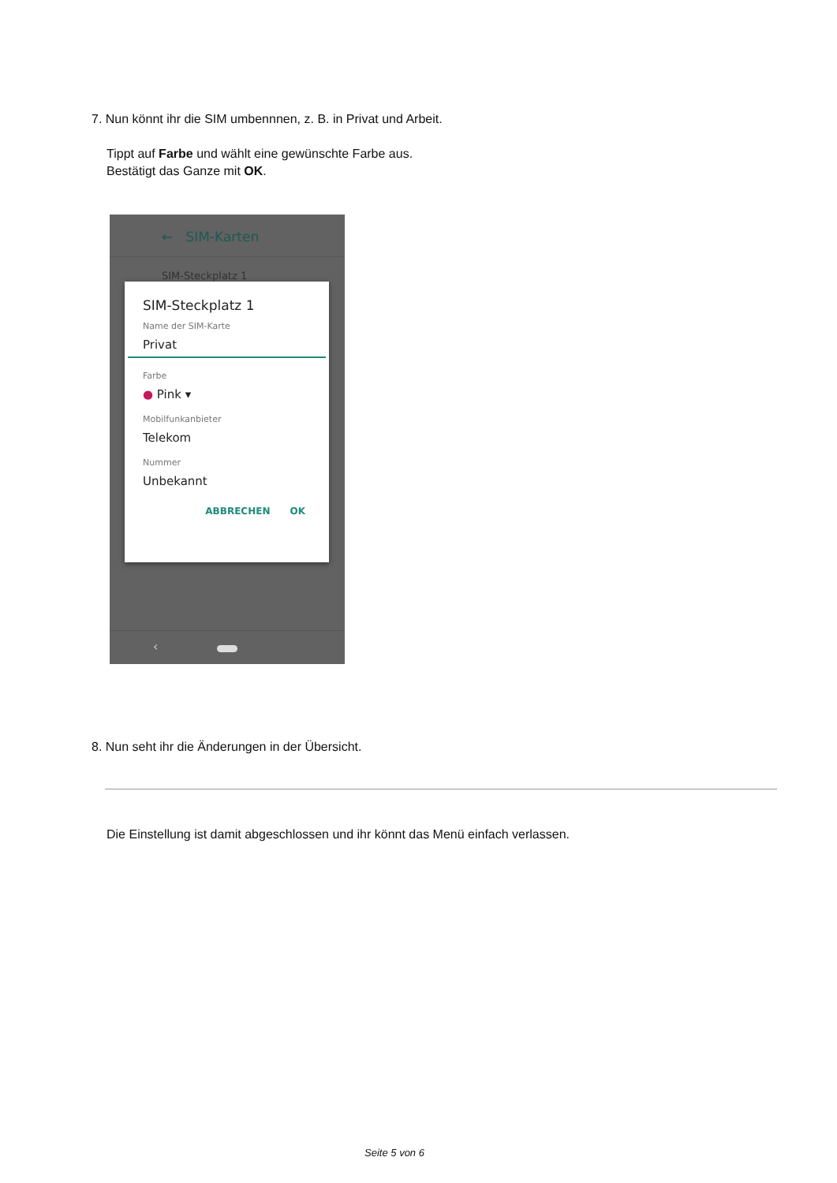7. Nun könnt ihr die SIM umbennnen, z. B. in Privat und Arbeit.
Tippt auf Farbe und wählt eine gewünschte Farbe aus.
Bestätigt das Ganze mit OK.
← SIM-Karten
SIM-Steckplatz 1
SIM-Steckplatz 1
Name der SIM-Karte
Privat
Farbe
● Pink ▾
Mobilfunkanbieter
Telekom
Nummer
Unbekannt
ABBRECHEN OK
‹
8. Nun seht ihr die Änderungen in der Übersicht.
Die Einstellung ist damit abgeschlossen und ihr könnt das Menü einfach verlassen.
Seite 5 von 6